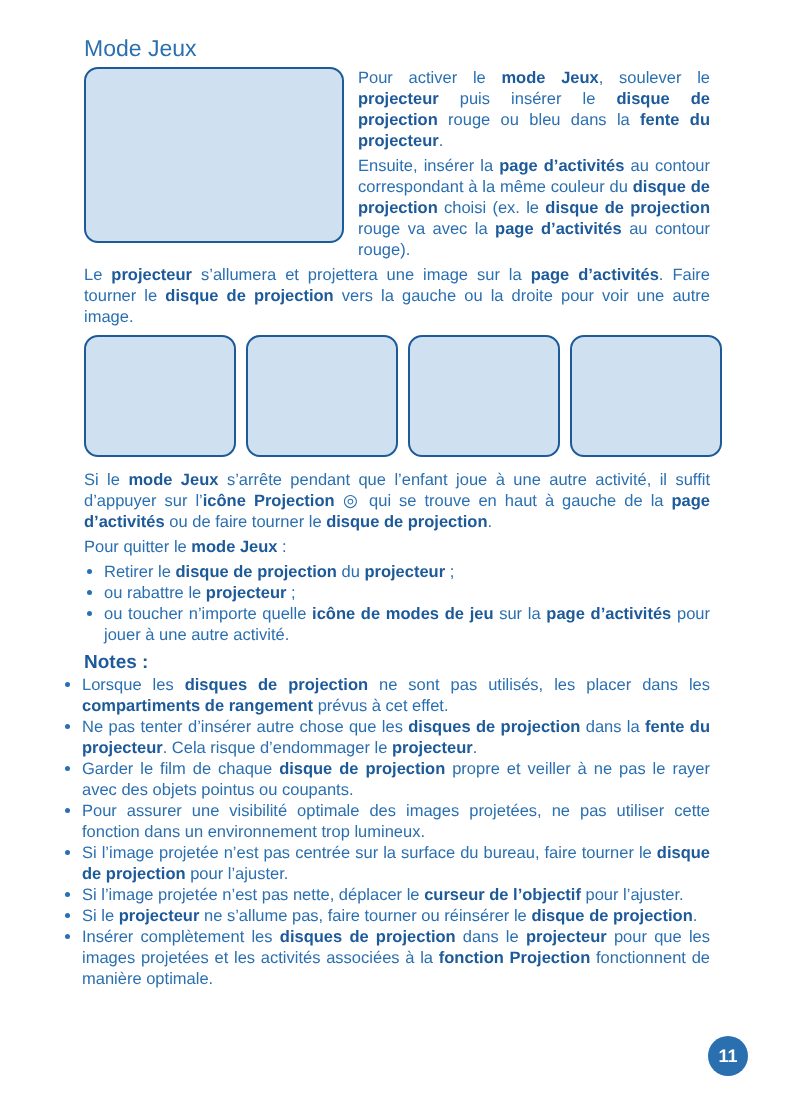Mode Jeux
Pour activer le mode Jeux, soulever le projecteur puis insérer le disque de projection rouge ou bleu dans la fente du projecteur.
Ensuite, insérer la page d’activités au contour correspondant à la même couleur du disque de projection choisi (ex. le disque de projection rouge va avec la page d’activités au contour rouge).
Le projecteur s’allumera et projettera une image sur la page d’activités. Faire tourner le disque de projection vers la gauche ou la droite pour voir une autre image.
Si le mode Jeux s’arrête pendant que l’enfant joue à une autre activité, il suffit d’appuyer sur l’icône Projection ◎ qui se trouve en haut à gauche de la page d’activités ou de faire tourner le disque de projection.
Pour quitter le mode Jeux :
Retirer le disque de projection du projecteur ;
ou rabattre le projecteur ;
ou toucher n’importe quelle icône de modes de jeu sur la page d’activités pour jouer à une autre activité.
Notes :
Lorsque les disques de projection ne sont pas utilisés, les placer dans les compartiments de rangement prévus à cet effet.
Ne pas tenter d’insérer autre chose que les disques de projection dans la fente du projecteur. Cela risque d’endommager le projecteur.
Garder le film de chaque disque de projection propre et veiller à ne pas le rayer avec des objets pointus ou coupants.
Pour assurer une visibilité optimale des images projetées, ne pas utiliser cette fonction dans un environnement trop lumineux.
Si l’image projetée n’est pas centrée sur la surface du bureau, faire tourner le disque de projection pour l’ajuster.
Si l’image projetée n’est pas nette, déplacer le curseur de l’objectif pour l’ajuster.
Si le projecteur ne s’allume pas, faire tourner ou réinsérer le disque de projection.
Insérer complètement les disques de projection dans le projecteur pour que les images projetées et les activités associées à la fonction Projection fonctionnent de manière optimale.
11